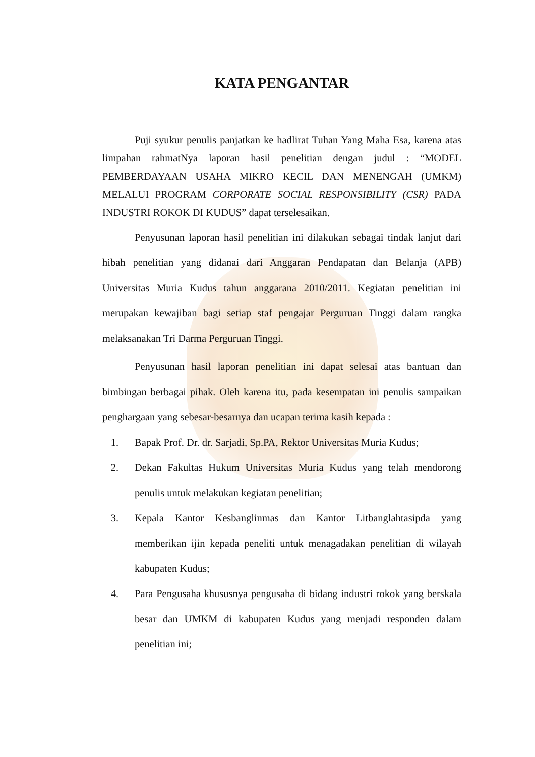KATA PENGANTAR
Puji syukur penulis panjatkan ke hadlirat Tuhan Yang Maha Esa, karena atas limpahan rahmatNya laporan hasil penelitian dengan judul : “MODEL PEMBERDAYAAN USAHA MIKRO KECIL DAN MENENGAH (UMKM) MELALUI PROGRAM CORPORATE SOCIAL RESPONSIBILITY (CSR) PADA INDUSTRI ROKOK DI KUDUS” dapat terselesaikan.
Penyusunan laporan hasil penelitian ini dilakukan sebagai tindak lanjut dari hibah penelitian yang didanai dari Anggaran Pendapatan dan Belanja (APB) Universitas Muria Kudus tahun anggarana 2010/2011. Kegiatan penelitian ini merupakan kewajiban bagi setiap staf pengajar Perguruan Tinggi dalam rangka melaksanakan Tri Darma Perguruan Tinggi.
Penyusunan hasil laporan penelitian ini dapat selesai atas bantuan dan bimbingan berbagai pihak. Oleh karena itu, pada kesempatan ini penulis sampaikan penghargaan yang sebesar-besarnya dan ucapan terima kasih kepada :
1. Bapak Prof. Dr. dr. Sarjadi, Sp.PA, Rektor Universitas Muria Kudus;
2. Dekan Fakultas Hukum Universitas Muria Kudus yang telah mendorong penulis untuk melakukan kegiatan penelitian;
3. Kepala Kantor Kesbanglinmas dan Kantor Litbanglahtasipda yang memberikan ijin kepada peneliti untuk menagadakan penelitian di wilayah kabupaten Kudus;
4. Para Pengusaha khususnya pengusaha di bidang industri rokok yang berskala besar dan UMKM di kabupaten Kudus yang menjadi responden dalam penelitian ini;